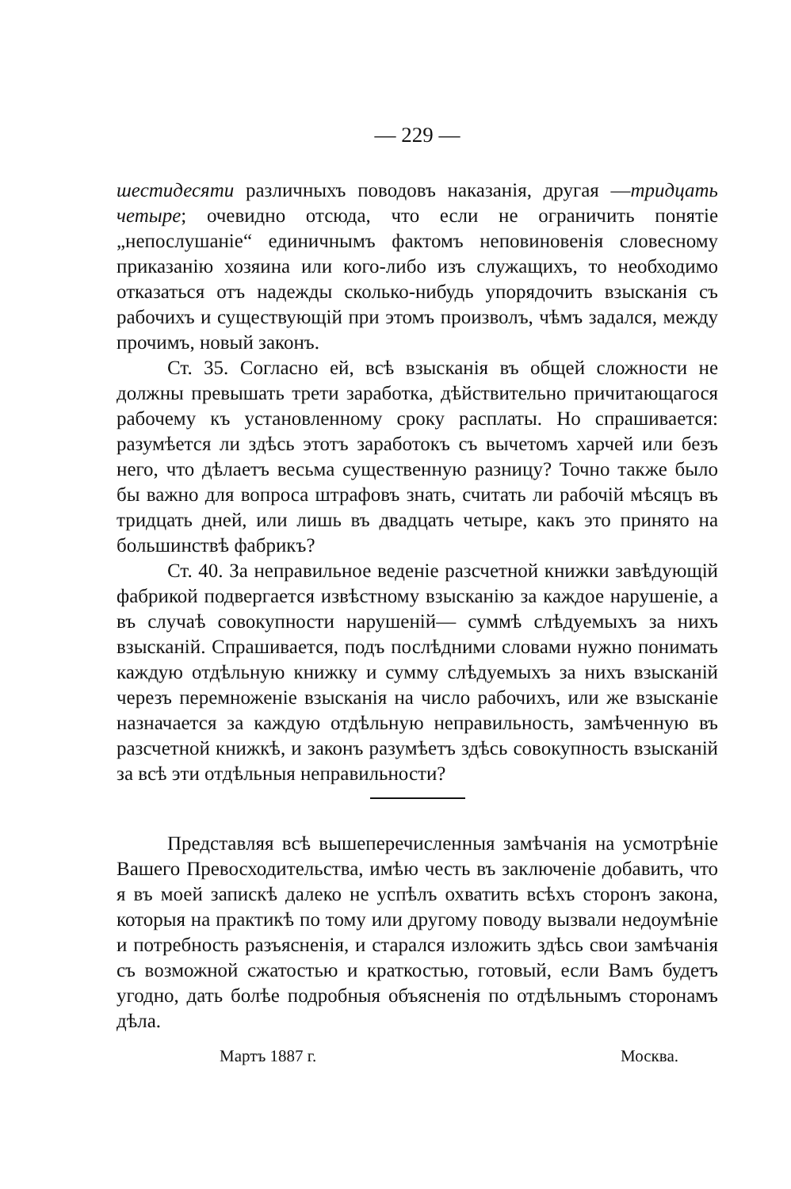— 229 —
шестидесяти различныхъ поводовъ наказанія, другая —тридцать четыре; очевидно отсюда, что если не ограничить понятіе „непослушаніе“ единичнымъ фактомъ неповиновенія словесному приказанію хозяина или кого-либо изъ служащихъ, то необходимо отказаться отъ надежды сколько-нибудь упорядочить взысканія съ рабочихъ и существующій при этомъ произволъ, чѣмъ задался, между прочимъ, новый законъ.
Ст. 35. Согласно ей, всѣ взысканія въ общей сложности не должны превышать трети заработка, дѣйствительно причитающагося рабочему къ установленному сроку расплаты. Но спрашивается: разумѣется ли здѣсь этотъ заработокъ съ вычетомъ харчей или безъ него, что дѣлаетъ весьма существенную разницу? Точно также было бы важно для вопроса штрафовъ знать, считать ли рабочій мѣсяцъ въ тридцать дней, или лишь въ двадцать четыре, какъ это принято на большинствѣ фабрикъ?
Ст. 40. За неправильное веденіе разсчетной книжки завѣдующій фабрикой подвергается извѣстному взысканію за каждое нарушеніе, а въ случаѣ совокупности нарушеній— суммѣ слѣдуемыхъ за нихъ взысканій. Спрашивается, подъ послѣдними словами нужно понимать каждую отдѣльную книжку и сумму слѣдуемыхъ за нихъ взысканій черезъ перемноженіе взысканія на число рабочихъ, или же взысканіе назначается за каждую отдѣльную неправильность, замѣченную въ разсчетной книжкѣ, и законъ разумѣетъ здѣсь совокупность взысканій за всѣ эти отдѣльныя неправильности?
Представляя всѣ вышеперечисленныя замѣчанія на усмотрѣніе Вашего Превосходительства, имѣю честь въ заключеніе добавить, что я въ моей запискѣ далеко не успѣлъ охватить всѣхъ сторонъ закона, которыя на практикѣ по тому или другому поводу вызвали недоумѣніе и потребность разъясненія, и старался изложить здѣсь свои замѣчанія съ возможной сжатостью и краткостью, готовый, если Вамъ будетъ угодно, дать болѣе подробныя объясненія по отдѣльнымъ сторонамъ дѣла.
Мартъ 1887 г. Москва.